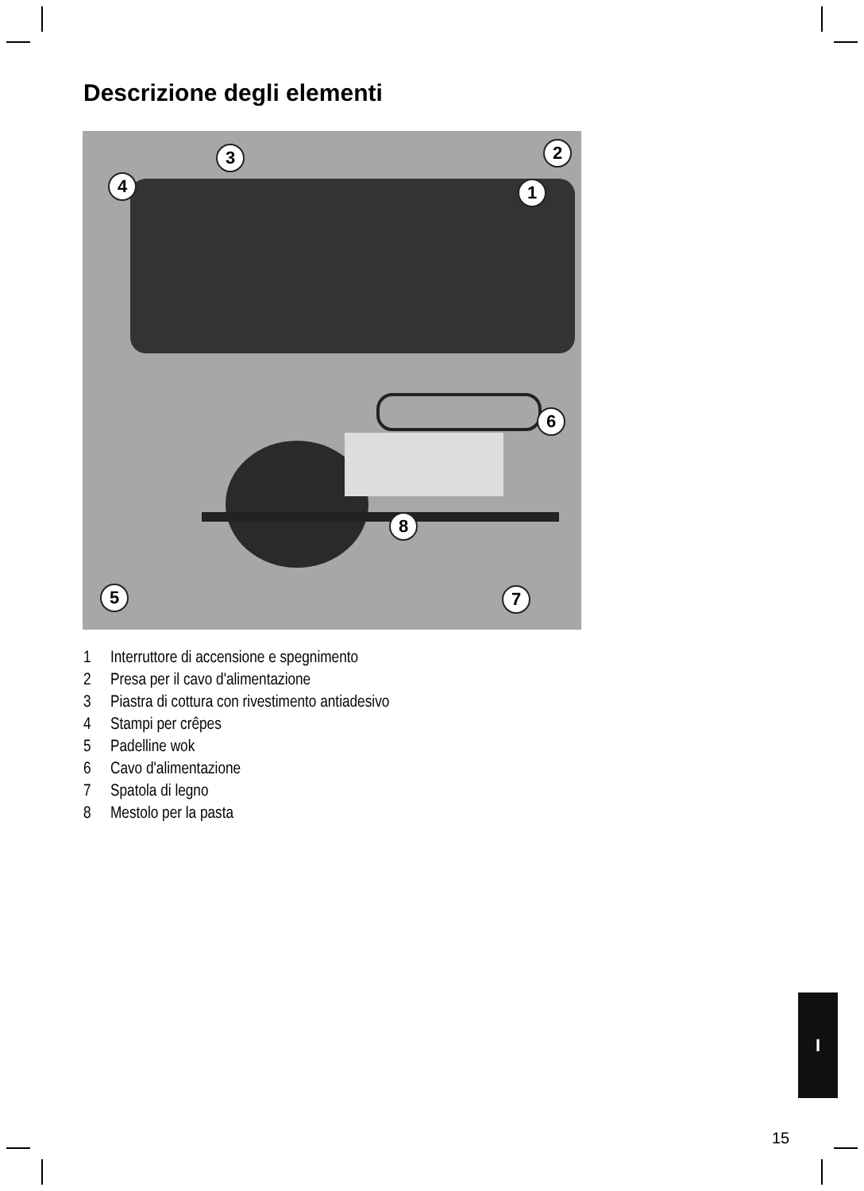Descrizione degli elementi
1
2
3
4
5
6
7
8
1 Interruttore di accensione e spegnimento
2 Presa per il cavo d'alimentazione
3 Piastra di cottura con rivestimento antiadesivo
4 Stampi per crêpes
5 Padelline wok
6 Cavo d'alimentazione
7 Spatola di legno
8 Mestolo per la pasta
I
15